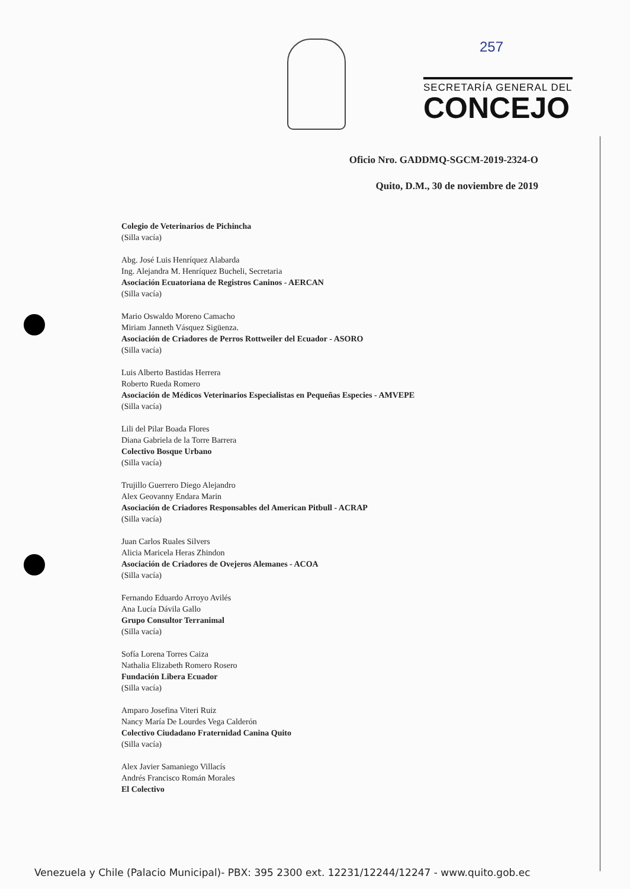257
SECRETARÍA GENERAL DEL
CONCEJO
Oficio Nro. GADDMQ-SGCM-2019-2324-O
Quito, D.M., 30 de noviembre de 2019
Colegio de Veterinarios de Pichincha
(Silla vacía)
Abg. José Luis Henríquez Alabarda
Ing. Alejandra M. Henríquez Bucheli, Secretaria
Asociación Ecuatoriana de Registros Caninos - AERCAN
(Silla vacía)
Mario Oswaldo Moreno Camacho
Miriam Janneth Vásquez Sigüenza.
Asociación de Criadores de Perros Rottweiler del Ecuador - ASORO
(Silla vacía)
Luis Alberto Bastidas Herrera
Roberto Rueda Romero
Asociación de Médicos Veterinarios Especialistas en Pequeñas Especies - AMVEPE
(Silla vacía)
Lili del Pilar Boada Flores
Diana Gabriela de la Torre Barrera
Colectivo Bosque Urbano
(Silla vacía)
Trujillo Guerrero Diego Alejandro
Alex Geovanny Endara Marin
Asociación de Criadores Responsables del American Pitbull - ACRAP
(Silla vacía)
Juan Carlos Ruales Silvers
Alicia Maricela Heras Zhindon
Asociación de Criadores de Ovejeros Alemanes - ACOA
(Silla vacía)
Fernando Eduardo Arroyo Avilés
Ana Lucía Dávila Gallo
Grupo Consultor Terranimal
(Silla vacía)
Sofía Lorena Torres Caiza
Nathalia Elizabeth Romero Rosero
Fundación Libera Ecuador
(Silla vacía)
Amparo Josefina Viteri Ruiz
Nancy María De Lourdes Vega Calderón
Colectivo Ciudadano Fraternidad Canina Quito
(Silla vacía)
Alex Javier Samaniego Villacís
Andrés Francisco Román Morales
El Colectivo
Venezuela y Chile (Palacio Municipal)- PBX: 395 2300 ext. 12231/12244/12247 - www.quito.gob.ec